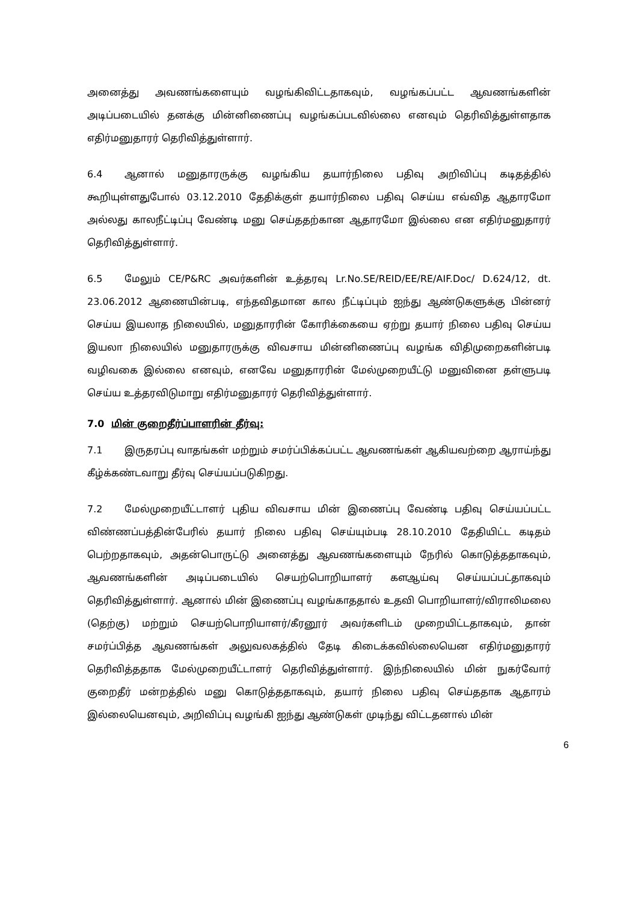அனைத்து அவணங்களையும் வழங்கிவிட்டதாகவும், வழங்கப்பட்ட ஆவணங்களின் அடிப்படையில் தனக்கு மின்னிணைப்பு வழங்கப்படவில்லை எனவும் தெரிவித்துள்ளதாக எதிர்மனுதாரர் தெரிவித்துள்ளார்.
6.4 ஆனால் மனுதாரருக்கு வழங்கிய தயார்நிலை பதிவு அறிவிப்பு கடிதத்தில் கூறியுள்ளதுபோல் 03.12.2010 தேதிக்குள் தயார்நிலை பதிவு செய்ய எவ்வித ஆதாரமோ அல்லது காலநீட்டிப்பு வேண்டி மனு செய்ததற்கான ஆதாரமோ இல்லை என எதிர்மனுதாரர் தெரிவித்துள்ளார்.
6.5 மேலும் CE/P&RC அவர்களின் உத்தரவு Lr.No.SE/REID/EE/RE/AIF.Doc/ D.624/12, dt. 23.06.2012 ஆணையின்படி, எந்தவிதமான கால நீட்டிப்பும் ஐந்து ஆண்டுகளுக்கு பின்னர் செய்ய இயலாத நிலையில், மனுதாரரின் கோரிக்கையை ஏற்று தயார் நிலை பதிவு செய்ய இயலா நிலையில் மனுதாரருக்கு விவசாய மின்னிணைப்பு வழங்க விதிமுறைகளின்படி வழிவகை இல்லை எனவும், எனவே மனுதாரரின் மேல்முறையீட்டு மனுவினை தள்ளுபடி செய்ய உத்தரவிடுமாறு எதிர்மனுதாரர் தெரிவித்துள்ளார்.
7.0 மின் குறைதீர்ப்பாளரின் தீர்வு:
7.1 இருதரப்பு வாதங்கள் மற்றும் சமர்ப்பிக்கப்பட்ட ஆவணங்கள் ஆகியவற்றை ஆராய்ந்து கீழ்க்கண்டவாறு தீர்வு செய்யப்படுகிறது.
7.2 மேல்முறையீட்டாளர் புதிய விவசாய மின் இணைப்பு வேண்டி பதிவு செய்யப்பட்ட விண்ணப்பத்தின்பேரில் தயார் நிலை பதிவு செய்யும்படி 28.10.2010 தேதியிட்ட கடிதம் பெற்றதாகவும், அதன்பொருட்டு அனைத்து ஆவணங்களையும் நேரில் கொடுத்ததாகவும், ஆவணங்களின் அடிப்படையில் செயற்பொறியாளர் களஆய்வு செய்யப்பட்தாகவும் தெரிவித்துள்ளார். ஆனால் மின் இணைப்பு வழங்காததால் உதவி பொறியாளர்/விராலிமலை (தெற்கு) மற்றும் செயற்பொறியாளர்/கீரனூர் அவர்களிடம் முறையிட்டதாகவும், தான் சமர்ப்பித்த ஆவணங்கள் அலுவலகத்தில் தேடி கிடைக்கவில்லையென எதிர்மனுதாரர் தெரிவித்ததாக மேல்முறையீட்டாளர் தெரிவித்துள்ளார். இந்நிலையில் மின் நுகர்வோர் குறைதீர் மன்றத்தில் மனு கொடுத்ததாகவும், தயார் நிலை பதிவு செய்ததாக ஆதாரம் இல்லையெனவும், அறிவிப்பு வழங்கி ஐந்து ஆண்டுகள் முடிந்து விட்டதனால் மின்
6